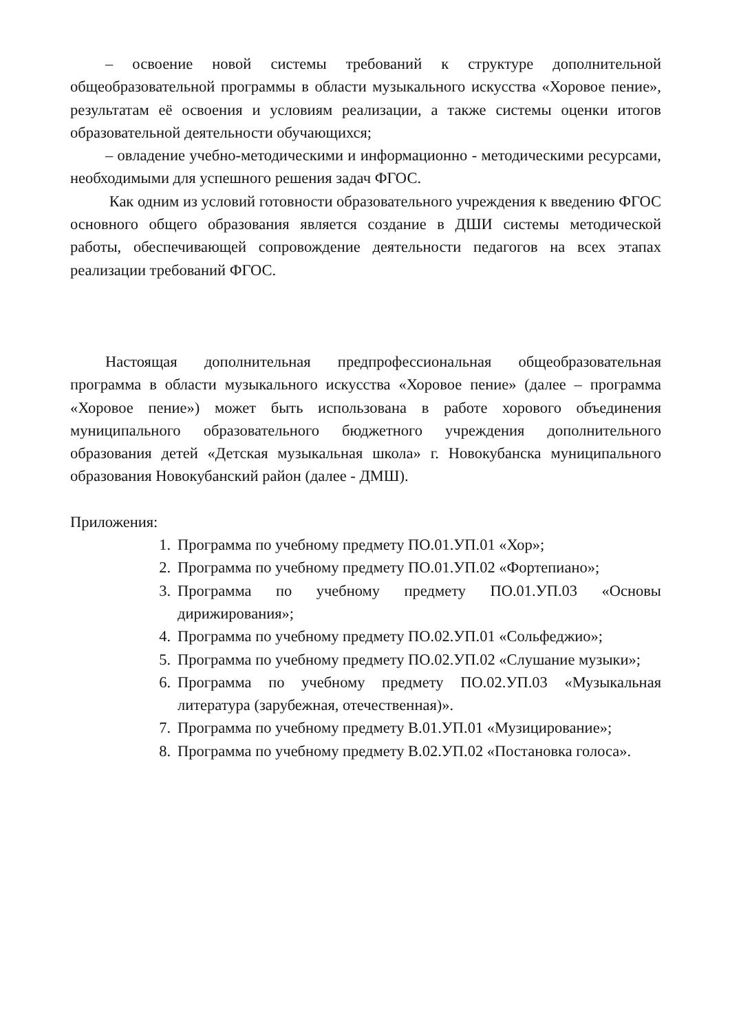– освоение новой системы требований к структуре дополнительной общеобразовательной программы в области музыкального искусства «Хоровое пение», результатам её освоения и условиям реализации, а также системы оценки итогов образовательной деятельности обучающихся;
– овладение учебно-методическими и информационно - методическими ресурсами, необходимыми для успешного решения задач ФГОС.
Как одним из условий готовности образовательного учреждения к введению ФГОС основного общего образования является создание в ДШИ системы методической работы, обеспечивающей сопровождение деятельности педагогов на всех этапах реализации требований ФГОС.
Настоящая дополнительная предпрофессиональная общеобразовательная программа в области музыкального искусства «Хоровое пение» (далее – программа «Хоровое пение») может быть использована в работе хорового объединения муниципального образовательного бюджетного учреждения дополнительного образования детей «Детская музыкальная школа» г. Новокубанска муниципального образования Новокубанский район (далее - ДМШ).
Приложения:
1. Программа по учебному предмету ПО.01.УП.01 «Хор»;
2. Программа по учебному предмету ПО.01.УП.02 «Фортепиано»;
3. Программа по учебному предмету ПО.01.УП.03 «Основы дирижирования»;
4. Программа по учебному предмету ПО.02.УП.01 «Сольфеджио»;
5. Программа по учебному предмету ПО.02.УП.02 «Слушание музыки»;
6. Программа по учебному предмету ПО.02.УП.03 «Музыкальная литература (зарубежная, отечественная)».
7. Программа по учебному предмету В.01.УП.01 «Музицирование»;
8. Программа по учебному предмету В.02.УП.02 «Постановка голоса».